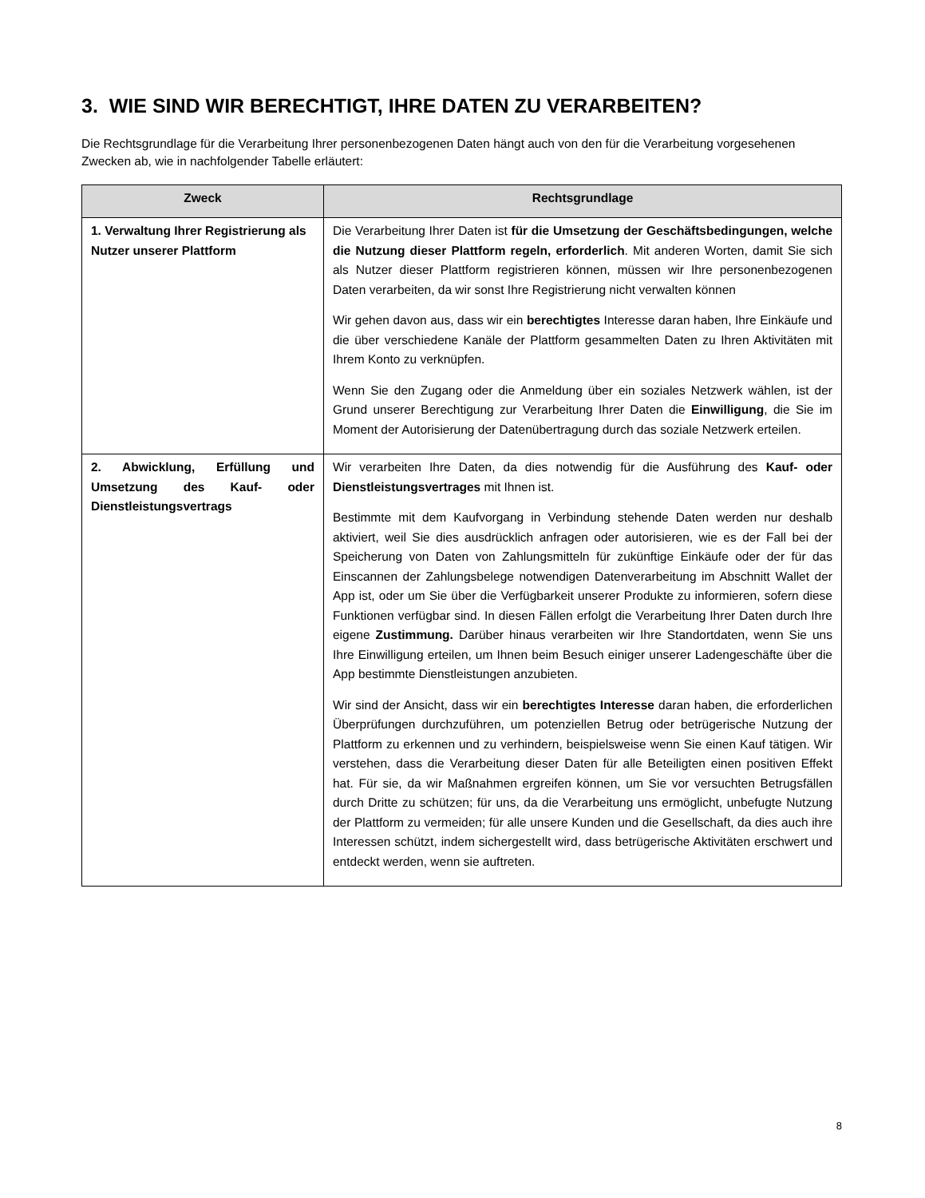3. WIE SIND WIR BERECHTIGT, IHRE DATEN ZU VERARBEITEN?
Die Rechtsgrundlage für die Verarbeitung Ihrer personenbezogenen Daten hängt auch von den für die Verarbeitung vorgesehenen Zwecken ab, wie in nachfolgender Tabelle erläutert:
| Zweck | Rechtsgrundlage |
| --- | --- |
| 1. Verwaltung Ihrer Registrierung als Nutzer unserer Plattform | Die Verarbeitung Ihrer Daten ist für die Umsetzung der Geschäftsbedingungen, welche die Nutzung dieser Plattform regeln, erforderlich . Mit anderen Worten, damit Sie sich als Nutzer dieser Plattform registrieren können, müssen wir Ihre personenbezogenen Daten verarbeiten, da wir sonst Ihre Registrierung nicht verwalten können Wir gehen davon aus, dass wir ein berechtigtes Interesse daran haben, Ihre Einkäufe und die über verschiedene Kanäle der Plattform gesammelten Daten zu Ihren Aktivitäten mit Ihrem Konto zu verknüpfen. Wenn Sie den Zugang oder die Anmeldung über ein soziales Netzwerk wählen, ist der Grund unserer Berechtigung zur Verarbeitung Ihrer Daten die Einwilligung , die Sie im Moment der Autorisierung der Datenübertragung durch das soziale Netzwerk erteilen. |
| 2. Abwicklung, Erfüllung und Umsetzung des Kauf- oder Dienstleistungsvertrags | Wir verarbeiten Ihre Daten, da dies notwendig für die Ausführung des Kauf- oder Dienstleistungsvertrages mit Ihnen ist. Bestimmte mit dem Kaufvorgang in Verbindung stehende Daten werden nur deshalb aktiviert, weil Sie dies ausdrücklich anfragen oder autorisieren, wie es der Fall bei der Speicherung von Daten von Zahlungsmitteln für zukünftige Einkäufe oder der für das Einscannen der Zahlungsbelege notwendigen Datenverarbeitung im Abschnitt Wallet der App ist, oder um Sie über die Verfügbarkeit unserer Produkte zu informieren, sofern diese Funktionen verfügbar sind. In diesen Fällen erfolgt die Verarbeitung Ihrer Daten durch Ihre eigene Zustimmung. Darüber hinaus verarbeiten wir Ihre Standortdaten, wenn Sie uns Ihre Einwilligung erteilen, um Ihnen beim Besuch einiger unserer Ladengeschäfte über die App bestimmte Dienstleistungen anzubieten. Wir sind der Ansicht, dass wir ein berechtigtes Interesse daran haben, die erforderlichen Überprüfungen durchzuführen, um potenziellen Betrug oder betrügerische Nutzung der Plattform zu erkennen und zu verhindern, beispielsweise wenn Sie einen Kauf tätigen. Wir verstehen, dass die Verarbeitung dieser Daten für alle Beteiligten einen positiven Effekt hat. Für sie, da wir Maßnahmen ergreifen können, um Sie vor versuchten Betrugsfällen durch Dritte zu schützen; für uns, da die Verarbeitung uns ermöglicht, unbefugte Nutzung der Plattform zu vermeiden; für alle unsere Kunden und die Gesellschaft, da dies auch ihre Interessen schützt, indem sichergestellt wird, dass betrügerische Aktivitäten erschwert und entdeckt werden, wenn sie auftreten. |
8